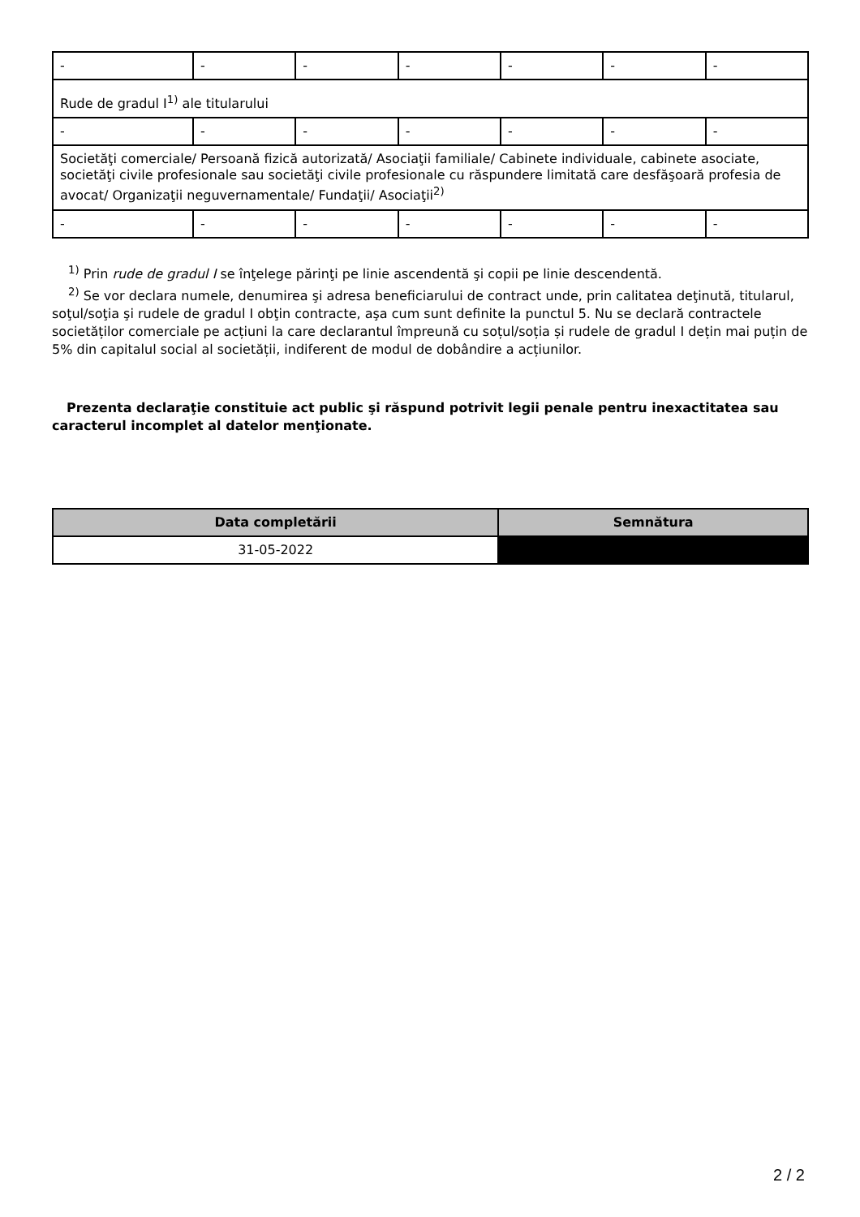| - | - | - | - | - | - | - |
| Rude de gradul I<sup>1)</sup> ale titularului | | | | | | |
| - | - | - | - | - | - | - |
| Societăţi comerciale/ Persoană fizică autorizată/ Asociaţii familiale/ Cabinete individuale, cabinete asociate, societăţi civile profesionale sau societăţi civile profesionale cu răspundere limitată care desfăşoară profesia de avocat/ Organizaţii neguvernamentale/ Fundaţii/ Asociaţii<sup>2)</sup> | | | | | | |
| - | - | - | - | - | - | - |
<sup>1)</sup> Prin rude de gradul I se înţelege părinţi pe linie ascendentă şi copii pe linie descendentă.
<sup>2)</sup> Se vor declara numele, denumirea şi adresa beneficiarului de contract unde, prin calitatea deţinută, titularul, soţul/soţia şi rudele de gradul I obţin contracte, aşa cum sunt definite la punctul 5. Nu se declară contractele societăților comerciale pe acțiuni la care declarantul împreună cu soțul/soția și rudele de gradul I dețin mai puțin de 5% din capitalul social al societății, indiferent de modul de dobândire a acțiunilor.
Prezenta declaraţie constituie act public şi răspund potrivit legii penale pentru inexactitatea sau caracterul incomplet al datelor menţionate.
| Data completării | Semnătura |
| --- | --- |
| 31-05-2022 | |
2 / 2